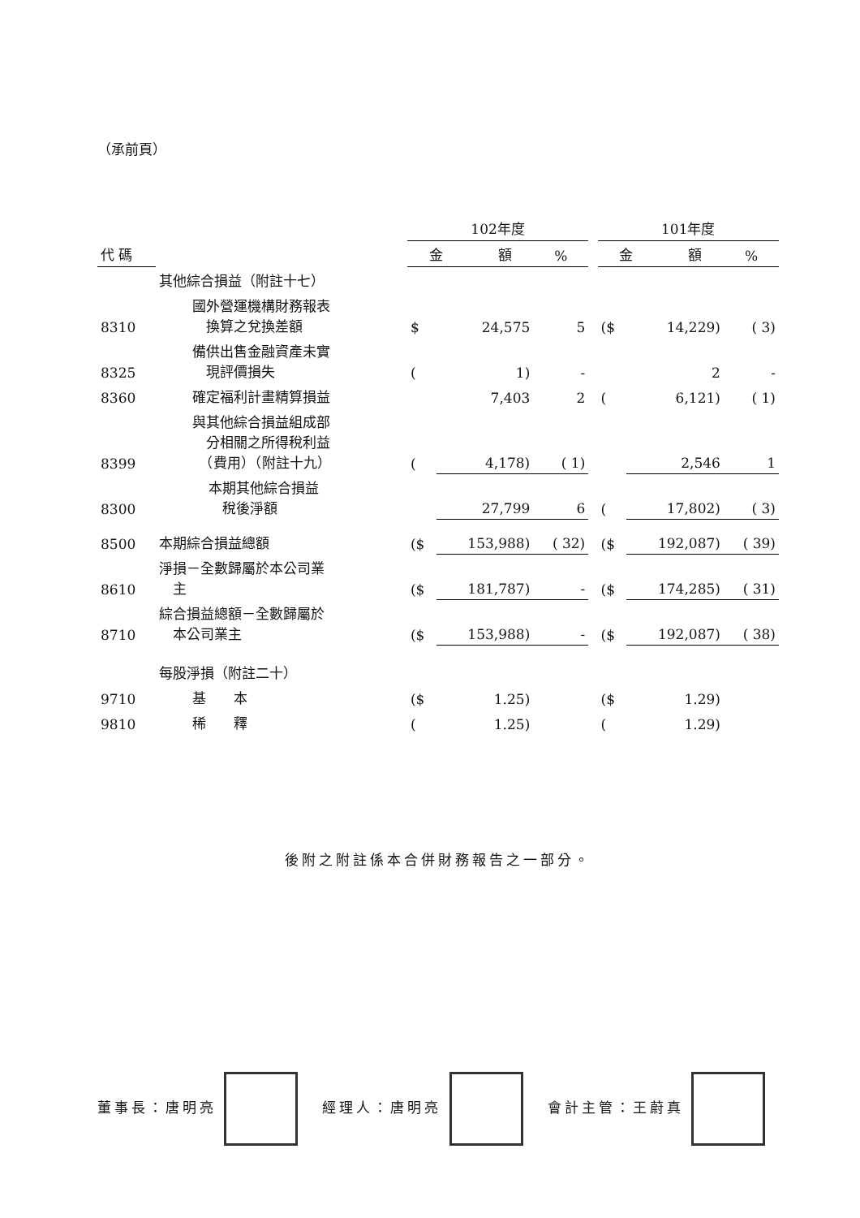（承前頁）
| | | 102年度 | | | | 101年度 | | |
| --- | --- | --- | --- | --- | --- | --- | --- | --- |
| 代 碼 | | 金 額 | | % | | 金 額 | | % |
| | 其他綜合損益（附註十七） | | | | | | | |
| 8310 | 國外營運機構財務報表 換算之兌換差額 | $ | 24,575 | 5 | | ($ | 14,229) | ( 3) |
| 8325 | 備供出售金融資產未實 現評價損失 | ( | 1) | - | | | 2 | - |
| 8360 | 確定福利計畫精算損益 | | 7,403 | 2 | | ( | 6,121) | ( 1) |
| 8399 | 與其他綜合損益組成部 分相關之所得稅利益 （費用）（附註十九） | ( | 4,178) | ( 1) | | | 2,546 | 1 |
| 8300 | 本期其他綜合損益 稅後淨額 | | 27,799 | 6 | | ( | 17,802) | ( 3) |
| 8500 | 本期綜合損益總額 | ($ | 153,988) | ( 32) | | ($ | 192,087) | ( 39) |
| 8610 | 淨損－全數歸屬於本公司業 主 | ($ | 181,787) | - | | ($ | 174,285) | ( 31) |
| 8710 | 綜合損益總額－全數歸屬於 本公司業主 | ($ | 153,988) | - | | ($ | 192,087) | ( 38) |
| | 每股淨損（附註二十） | | | | | | | |
| 9710 | 基 本 | ($ | 1.25) | | | ($ | 1.29) | |
| 9810 | 稀 釋 | ( | 1.25) | | | ( | 1.29) | |
後附之附註係本合併財務報告之一部分。
董事長：唐明亮 經理人：唐明亮 會計主管：王蔚真